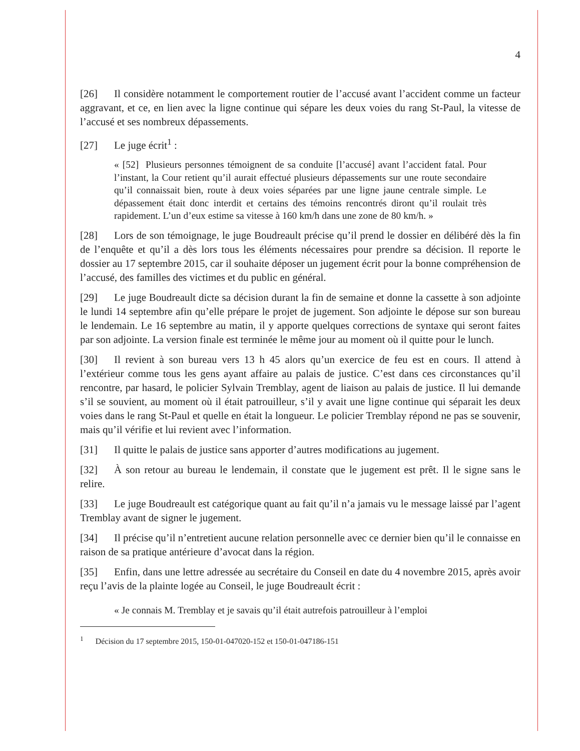4
[26] Il considère notamment le comportement routier de l’accusé avant l’accident comme un facteur aggravant, et ce, en lien avec la ligne continue qui sépare les deux voies du rang St-Paul, la vitesse de l’accusé et ses nombreux dépassements.
[27] Le juge écrit<sup>1</sup> :
« [52] Plusieurs personnes témoignent de sa conduite [l’accusé] avant l’accident fatal. Pour l’instant, la Cour retient qu’il aurait effectué plusieurs dépassements sur une route secondaire qu’il connaissait bien, route à deux voies séparées par une ligne jaune centrale simple. Le dépassement était donc interdit et certains des témoins rencontrés diront qu’il roulait très rapidement. L’un d’eux estime sa vitesse à 160 km/h dans une zone de 80 km/h. »
[28] Lors de son témoignage, le juge Boudreault précise qu’il prend le dossier en délibéré dès la fin de l’enquête et qu’il a dès lors tous les éléments nécessaires pour prendre sa décision. Il reporte le dossier au 17 septembre 2015, car il souhaite déposer un jugement écrit pour la bonne compréhension de l’accusé, des familles des victimes et du public en général.
[29] Le juge Boudreault dicte sa décision durant la fin de semaine et donne la cassette à son adjointe le lundi 14 septembre afin qu’elle prépare le projet de jugement. Son adjointe le dépose sur son bureau le lendemain. Le 16 septembre au matin, il y apporte quelques corrections de syntaxe qui seront faites par son adjointe. La version finale est terminée le même jour au moment où il quitte pour le lunch.
[30] Il revient à son bureau vers 13 h 45 alors qu’un exercice de feu est en cours. Il attend à l’extérieur comme tous les gens ayant affaire au palais de justice. C’est dans ces circonstances qu’il rencontre, par hasard, le policier Sylvain Tremblay, agent de liaison au palais de justice. Il lui demande s’il se souvient, au moment où il était patrouilleur, s’il y avait une ligne continue qui séparait les deux voies dans le rang St-Paul et quelle en était la longueur. Le policier Tremblay répond ne pas se souvenir, mais qu’il vérifie et lui revient avec l’information.
[31] Il quitte le palais de justice sans apporter d’autres modifications au jugement.
[32] À son retour au bureau le lendemain, il constate que le jugement est prêt. Il le signe sans le relire.
[33] Le juge Boudreault est catégorique quant au fait qu’il n’a jamais vu le message laissé par l’agent Tremblay avant de signer le jugement.
[34] Il précise qu’il n’entretient aucune relation personnelle avec ce dernier bien qu’il le connaisse en raison de sa pratique antérieure d’avocat dans la région.
[35] Enfin, dans une lettre adressée au secrétaire du Conseil en date du 4 novembre 2015, après avoir reçu l’avis de la plainte logée au Conseil, le juge Boudreault écrit :
« Je connais M. Tremblay et je savais qu’il était autrefois patrouilleur à l’emploi
<sup>1</sup> Décision du 17 septembre 2015, 150-01-047020-152 et 150-01-047186-151